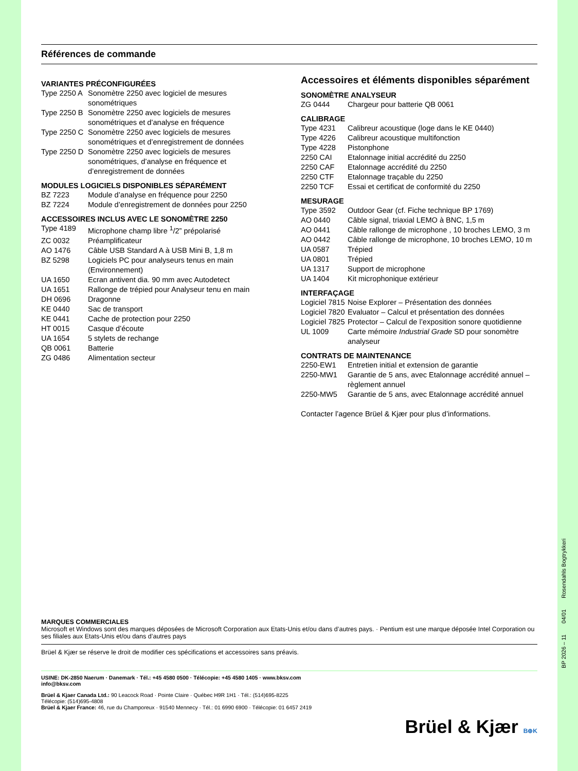Références de commande
VARIANTES PRÉCONFIGURÉES
| Type 2250 A | Sonomètre 2250 avec logiciel de mesures sonométriques |
| Type 2250 B | Sonomètre 2250 avec logiciels de mesures sonométriques et d’analyse en fréquence |
| Type 2250 C | Sonomètre 2250 avec logiciels de mesures sonométriques et d’enregistrement de données |
| Type 2250 D | Sonomètre 2250 avec logiciels de mesures sonométriques, d’analyse en fréquence et d’enregistrement de données |
MODULES LOGICIELS DISPONIBLES SÉPARÉMENT
| BZ 7223 | Module d’analyse en fréquence pour 2250 |
| BZ 7224 | Module d’enregistrement de données pour 2250 |
ACCESSOIRES INCLUS AVEC LE SONOMÈTRE 2250
| Type 4189 | Microphone champ libre <sup>1</sup>/2” prépolarisé |
| ZC 0032 | Préamplificateur |
| AO 1476 | Câble USB Standard A à USB Mini B, 1,8 m |
| BZ 5298 | Logiciels PC pour analyseurs tenus en main (Environnement) |
| UA 1650 | Ecran antivent dia. 90 mm avec Autodetect |
| UA 1651 | Rallonge de trépied pour Analyseur tenu en main |
| DH 0696 | Dragonne |
| KE 0440 | Sac de transport |
| KE 0441 | Cache de protection pour 2250 |
| HT 0015 | Casque d’écoute |
| UA 1654 | 5 stylets de rechange |
| QB 0061 | Batterie |
| ZG 0486 | Alimentation secteur |
Accessoires et éléments disponibles séparément
SONOMÈTRE ANALYSEUR
| ZG 0444 | Chargeur pour batterie QB 0061 |
CALIBRAGE
| Type 4231 | Calibreur acoustique (loge dans le KE 0440) |
| Type 4226 | Calibreur acoustique multifonction |
| Type 4228 | Pistonphone |
| 2250 CAI | Etalonnage initial accrédité du 2250 |
| 2250 CAF | Etalonnage accrédité du 2250 |
| 2250 CTF | Etalonnage traçable du 2250 |
| 2250 TCF | Essai et certificat de conformité du 2250 |
MESURAGE
| Type 3592 | Outdoor Gear (cf. Fiche technique BP 1769) |
| AO 0440 | Câble signal, triaxial LEMO à BNC, 1,5 m |
| AO 0441 | Câble rallonge de microphone , 10 broches LEMO, 3 m |
| AO 0442 | Câble rallonge de microphone, 10 broches LEMO, 10 m |
| UA 0587 | Trépied |
| UA 0801 | Trépied |
| UA 1317 | Support de microphone |
| UA 1404 | Kit microphonique extérieur |
INTERFAÇAGE
| Logiciel 7815 | Noise Explorer – Présentation des données |
| Logiciel 7820 | Evaluator – Calcul et présentation des données |
| Logiciel 7825 | Protector – Calcul de l’exposition sonore quotidienne |
| UL 1009 | Carte mémoire Industrial Grade SD pour sonomètre analyseur |
CONTRATS DE MAINTENANCE
| 2250-EW1 | Entretien initial et extension de garantie |
| 2250-MW1 | Garantie de 5 ans, avec Etalonnage accrédité annuel – règlement annuel |
| 2250-MW5 | Garantie de 5 ans, avec Etalonnage accrédité annuel |
Contacter l’agence Brüel & Kjær pour plus d’informations.
MARQUES COMMERCIALES
Microsoft et Windows sont des marques déposées de Microsoft Corporation aux Etats-Unis et/ou dans d’autres pays. · Pentium est une marque déposée Intel Corporation ou ses filiales aux Etats-Unis et/ou dans d’autres pays
Brüel & Kjær se réserve le droit de modifier ces spécifications et accessoires sans préavis.
USINE: DK-2850 Naerum · Danemark · Tél.: +45 4580 0500 · Télécopie: +45 4580 1405 · www.bksv.com
info@bksv.com
Brüel & Kjaer Canada Ltd.: 90 Leacock Road · Pointe Claire · Québec H9R 1H1 · Tél.: (514)695-8225
Télécopie: (514)695-4808
Brüel & Kjaer France: 46, rue du Champoreux · 91540 Mennecy · Tél.: 01 6990 6900 · Télécopie: 01 6457 2419
Brüel & Kjær B⊕K
BP 2026 – 11 04/01 Rosendahls Bogtrykkeri